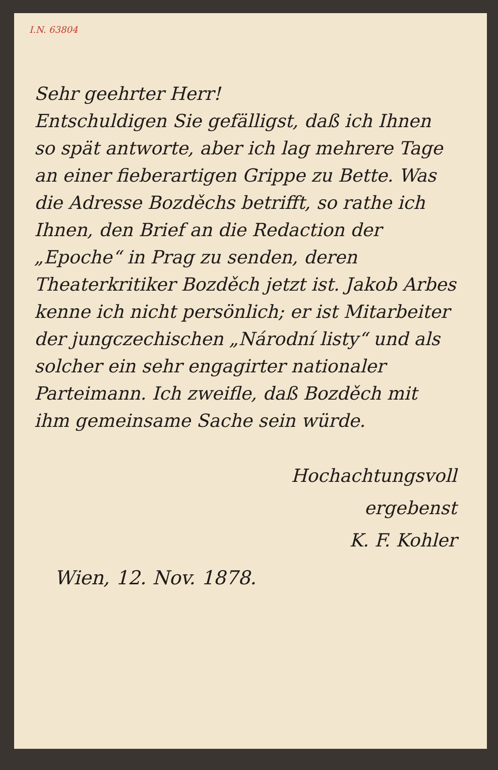I.N. 63804
Sehr geehrter Herr!
Entschuldigen Sie gefälligst, daß ich Ihnen so spät antworte, aber ich lag mehrere Tage an einer fieberartigen Grippe zu Bette. Was die Adresse Bozděchs betrifft, so rathe ich Ihnen, den Brief an die Redaction der „Epoche“ in Prag zu senden, deren Theaterkritiker Bozděch jetzt ist. Jakob Arbes kenne ich nicht persönlich; er ist Mitarbeiter der jungczechischen „Národní listy“ und als solcher ein sehr engagirter nationaler Parteimann. Ich zweifle, daß Bozděch mit ihm gemeinsame Sache sein würde.
Hochachtungsvoll
ergebenst
K. F. Kohler
Wien, 12. Nov. 1878.